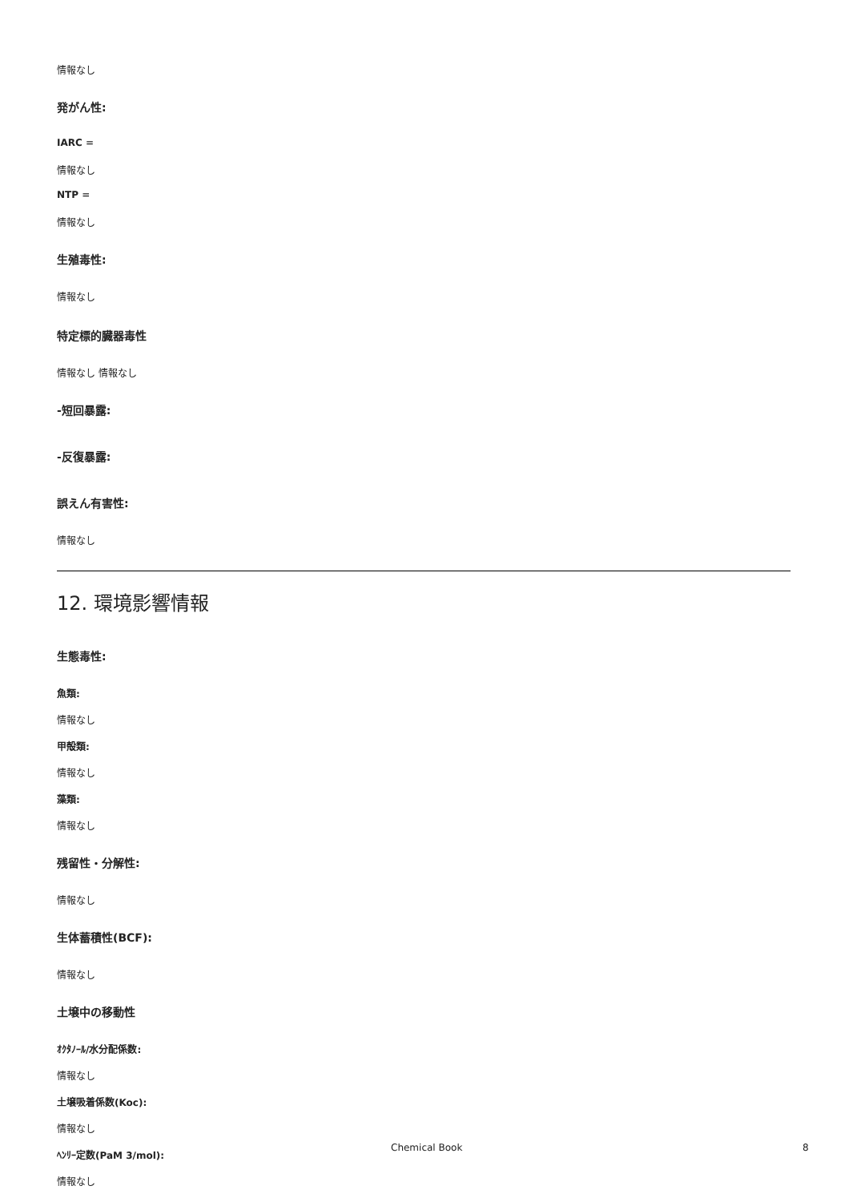情報なし
発がん性:
IARC =
情報なし
NTP =
情報なし
生殖毒性:
情報なし
特定標的臓器毒性
情報なし 情報なし
-短回暴露:
-反復暴露:
誤えん有害性:
情報なし
12. 環境影響情報
生態毒性:
魚類:
情報なし
甲殻類:
情報なし
藻類:
情報なし
残留性・分解性:
情報なし
生体蓄積性(BCF):
情報なし
土壌中の移動性
ｵｸﾀﾉｰﾙ/水分配係数:
情報なし
土壌吸着係数(Koc):
情報なし
ﾍﾝﾘｰ定数(PaM 3/mol):
情報なし
Chemical Book 8